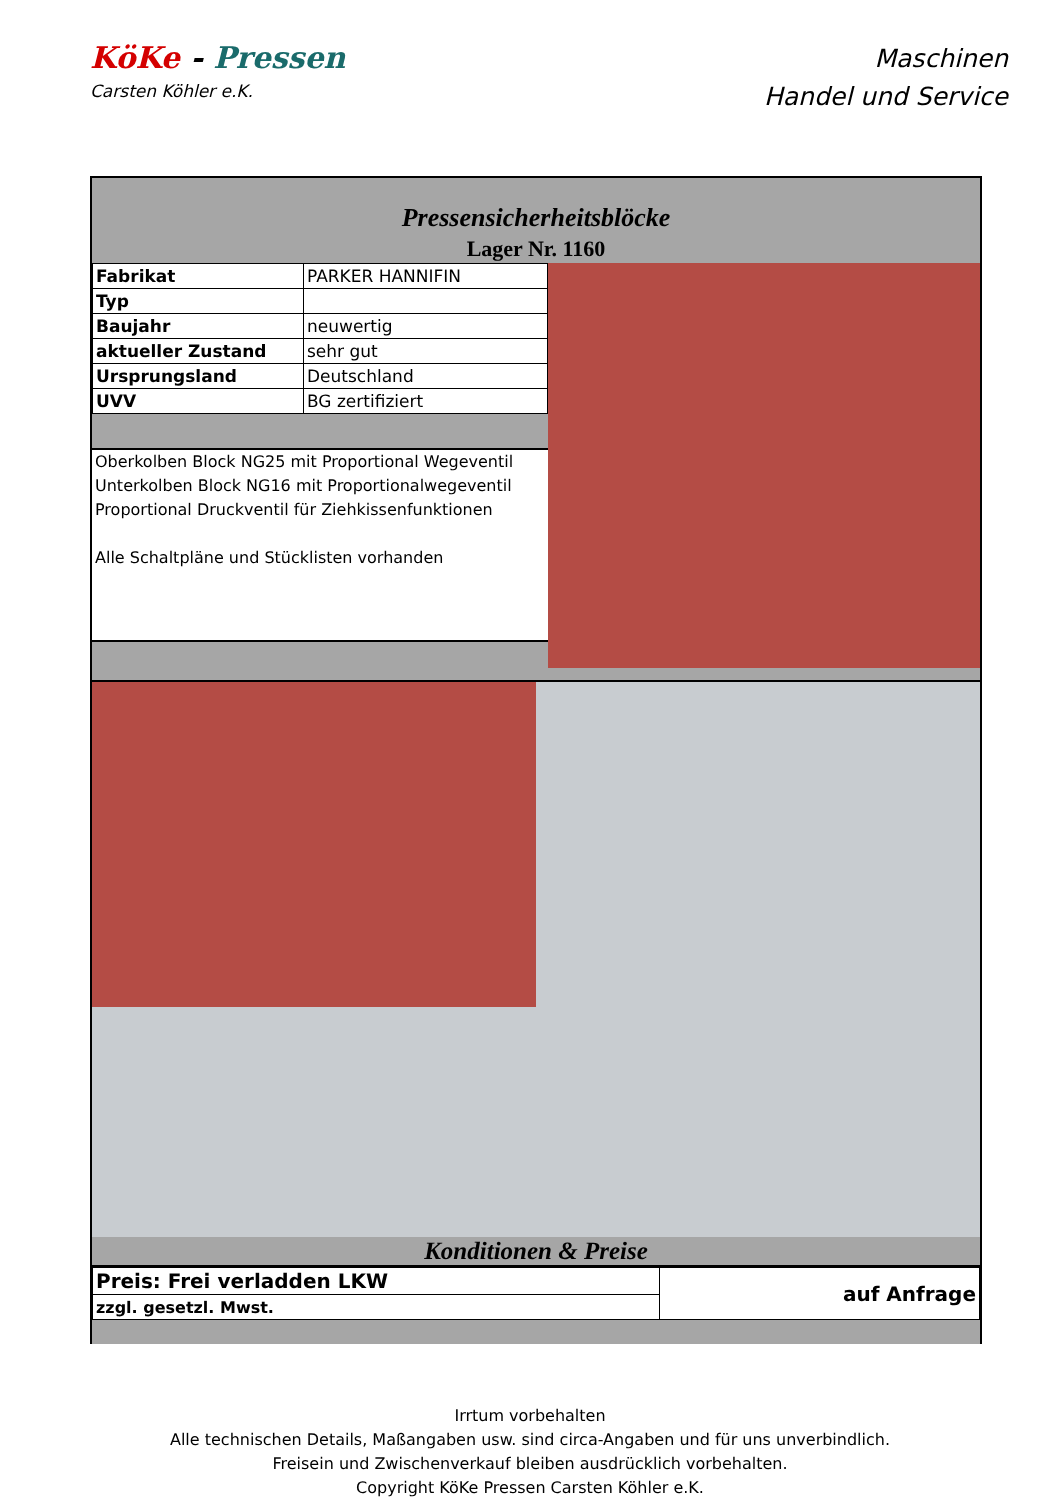KöKe - Pressen
Carsten Köhler e.K.
Maschinen
Handel und Service
Pressensicherheitsblöcke
Lager Nr. 1160
| Fabrikat | PARKER HANNIFIN |
| Typ | |
| Baujahr | neuwertig |
| aktueller Zustand | sehr gut |
| Ursprungsland | Deutschland |
| UVV | BG zertifiziert |
Oberkolben Block NG25 mit Proportional Wegeventil
Unterkolben Block NG16 mit Proportionalwegeventil
Proportional Druckventil für Ziehkissenfunktionen
Alle Schaltpläne und Stücklisten vorhanden
Konditionen & Preise
| Preis: Frei verladden LKW | auf Anfrage |
| zzgl. gesetzl. Mwst. | |
Irrtum vorbehalten
Alle technischen Details, Maßangaben usw. sind circa-Angaben und für uns unverbindlich.
Freisein und Zwischenverkauf bleiben ausdrücklich vorbehalten.
Copyright KöKe Pressen Carsten Köhler e.K.